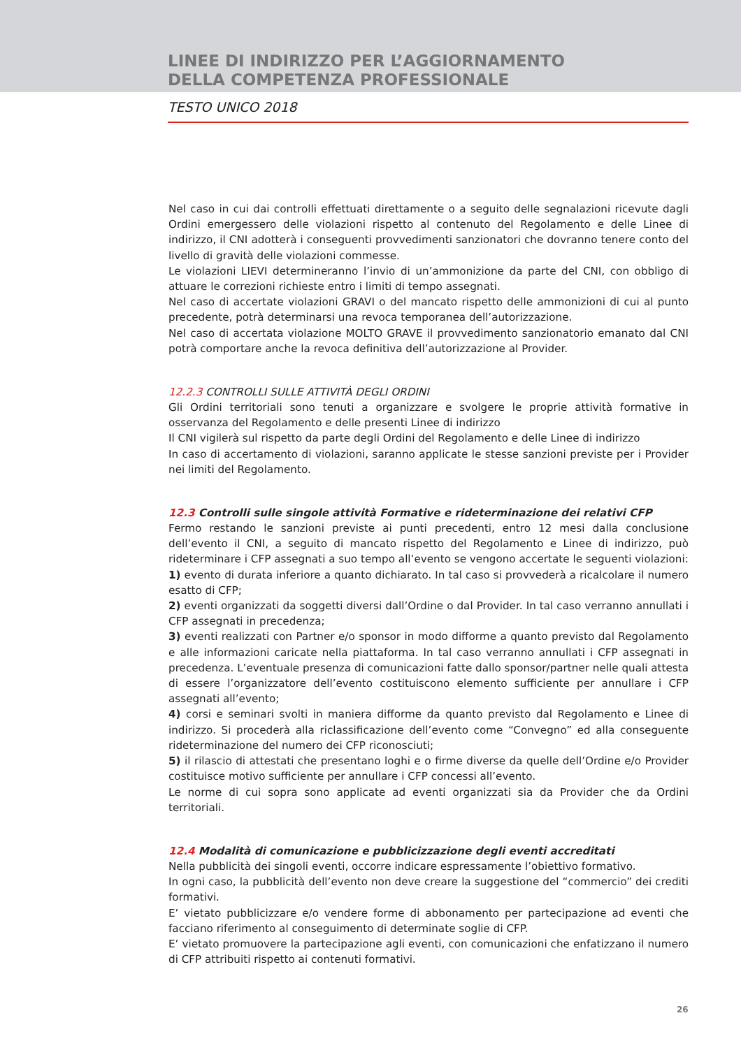LINEE DI INDIRIZZO PER L’AGGIORNAMENTO
DELLA COMPETENZA PROFESSIONALE
TESTO UNICO 2018
Nel caso in cui dai controlli effettuati direttamente o a seguito delle segnalazioni ricevute dagli Ordini emergessero delle violazioni rispetto al contenuto del Regolamento e delle Linee di indirizzo, il CNI adotterà i conseguenti provvedimenti sanzionatori che dovranno tenere conto del livello di gravità delle violazioni commesse.
Le violazioni LIEVI determineranno l’invio di un’ammonizione da parte del CNI, con obbligo di attuare le correzioni richieste entro i limiti di tempo assegnati.
Nel caso di accertate violazioni GRAVI o del mancato rispetto delle ammonizioni di cui al punto precedente, potrà determinarsi una revoca temporanea dell’autorizzazione.
Nel caso di accertata violazione MOLTO GRAVE il provvedimento sanzionatorio emanato dal CNI potrà comportare anche la revoca definitiva dell’autorizzazione al Provider.
12.2.3 CONTROLLI SULLE ATTIVITÀ DEGLI ORDINI
Gli Ordini territoriali sono tenuti a organizzare e svolgere le proprie attività formative in osservanza del Regolamento e delle presenti Linee di indirizzo
Il CNI vigilerà sul rispetto da parte degli Ordini del Regolamento e delle Linee di indirizzo
In caso di accertamento di violazioni, saranno applicate le stesse sanzioni previste per i Provider nei limiti del Regolamento.
12.3 Controlli sulle singole attività Formative e rideterminazione dei relativi CFP
Fermo restando le sanzioni previste ai punti precedenti, entro 12 mesi dalla conclusione dell’evento il CNI, a seguito di mancato rispetto del Regolamento e Linee di indirizzo, può rideterminare i CFP assegnati a suo tempo all’evento se vengono accertate le seguenti violazioni:
1) evento di durata inferiore a quanto dichiarato. In tal caso si provvederà a ricalcolare il numero esatto di CFP;
2) eventi organizzati da soggetti diversi dall’Ordine o dal Provider. In tal caso verranno annullati i CFP assegnati in precedenza;
3) eventi realizzati con Partner e/o sponsor in modo difforme a quanto previsto dal Regolamento e alle informazioni caricate nella piattaforma. In tal caso verranno annullati i CFP assegnati in precedenza. L’eventuale presenza di comunicazioni fatte dallo sponsor/partner nelle quali attesta di essere l’organizzatore dell’evento costituiscono elemento sufficiente per annullare i CFP assegnati all’evento;
4) corsi e seminari svolti in maniera difforme da quanto previsto dal Regolamento e Linee di indirizzo. Si procederà alla riclassificazione dell’evento come “Convegno” ed alla conseguente rideterminazione del numero dei CFP riconosciuti;
5) il rilascio di attestati che presentano loghi e o firme diverse da quelle dell’Ordine e/o Provider costituisce motivo sufficiente per annullare i CFP concessi all’evento.
Le norme di cui sopra sono applicate ad eventi organizzati sia da Provider che da Ordini territoriali.
12.4 Modalità di comunicazione e pubblicizzazione degli eventi accreditati
Nella pubblicità dei singoli eventi, occorre indicare espressamente l’obiettivo formativo.
In ogni caso, la pubblicità dell’evento non deve creare la suggestione del “commercio” dei crediti formativi.
E’ vietato pubblicizzare e/o vendere forme di abbonamento per partecipazione ad eventi che facciano riferimento al conseguimento di determinate soglie di CFP.
E’ vietato promuovere la partecipazione agli eventi, con comunicazioni che enfatizzano il numero di CFP attribuiti rispetto ai contenuti formativi.
26